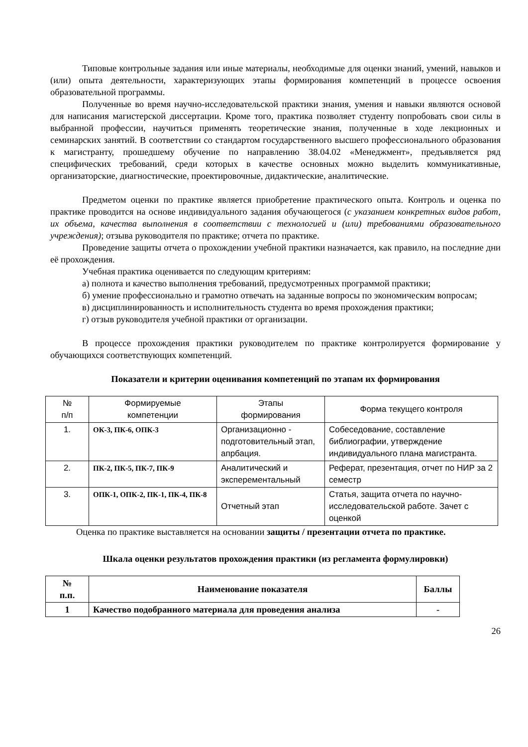Типовые контрольные задания или иные материалы, необходимые для оценки знаний, умений, навыков и (или) опыта деятельности, характеризующих этапы формирования компетенций в процессе освоения образовательной программы.
Полученные во время научно-исследовательской практики знания, умения и навыки являются основой для написания магистерской диссертации. Кроме того, практика позволяет студенту попробовать свои силы в выбранной профессии, научиться применять теоретические знания, полученные в ходе лекционных и семинарских занятий. В соответствии со стандартом государственного высшего профессионального образования к магистранту, прошедшему обучение по направлению 38.04.02 «Менеджмент», предъявляется ряд специфических требований, среди которых в качестве основных можно выделить коммуникативные, организаторские, диагностические, проектировочные, дидактические, аналитические.
Предметом оценки по практике является приобретение практического опыта. Контроль и оценка по практике проводится на основе индивидуального задания обучающегося (с указанием конкретных видов работ, их объема, качества выполнения в соответствии с технологией и (или) требованиями образовательного учреждения); отзыва руководителя по практике; отчета по практике.
Проведение защиты отчета о прохождении учебной практики назначается, как правило, на последние дни её прохождения.
Учебная практика оценивается по следующим критериям:
а) полнота и качество выполнения требований, предусмотренных программой практики;
б) умение профессионально и грамотно отвечать на заданные вопросы по экономическим вопросам;
в) дисциплинированность и исполнительность студента во время прохождения практики;
г) отзыв руководителя учебной практики от организации.
В процессе прохождения практики руководителем по практике контролируется формирование у обучающихся соответствующих компетенций.
Показатели и критерии оценивания компетенций по этапам их формирования
| № п/п | Формируемые компетенции | Этапы формирования | Форма текущего контроля |
| 1. | ОК-3, ПК-6, ОПК-3 | Организационно - подготовительный этап, апрбация. | Собеседование, составление библиографии, утверждение индивидуального плана магистранта. |
| 2. | ПК-2, ПК-5, ПК-7, ПК-9 | Аналитический и эксперементальный | Реферат, презентация, отчет по НИР за 2 семестр |
| 3. | ОПК-1, ОПК-2, ПК-1, ПК-4, ПК-8 | Отчетный этап | Статья, защита отчета по научно-исследовательской работе. Зачет с оценкой |
Оценка по практике выставляется на основании защиты / презентации отчета по практике.
Шкала оценки результатов прохождения практики (из регламента формулировки)
| № п.п. | Наименование показателя | Баллы |
| 1 | Качество подобранного материала для проведения анализа | - |
26